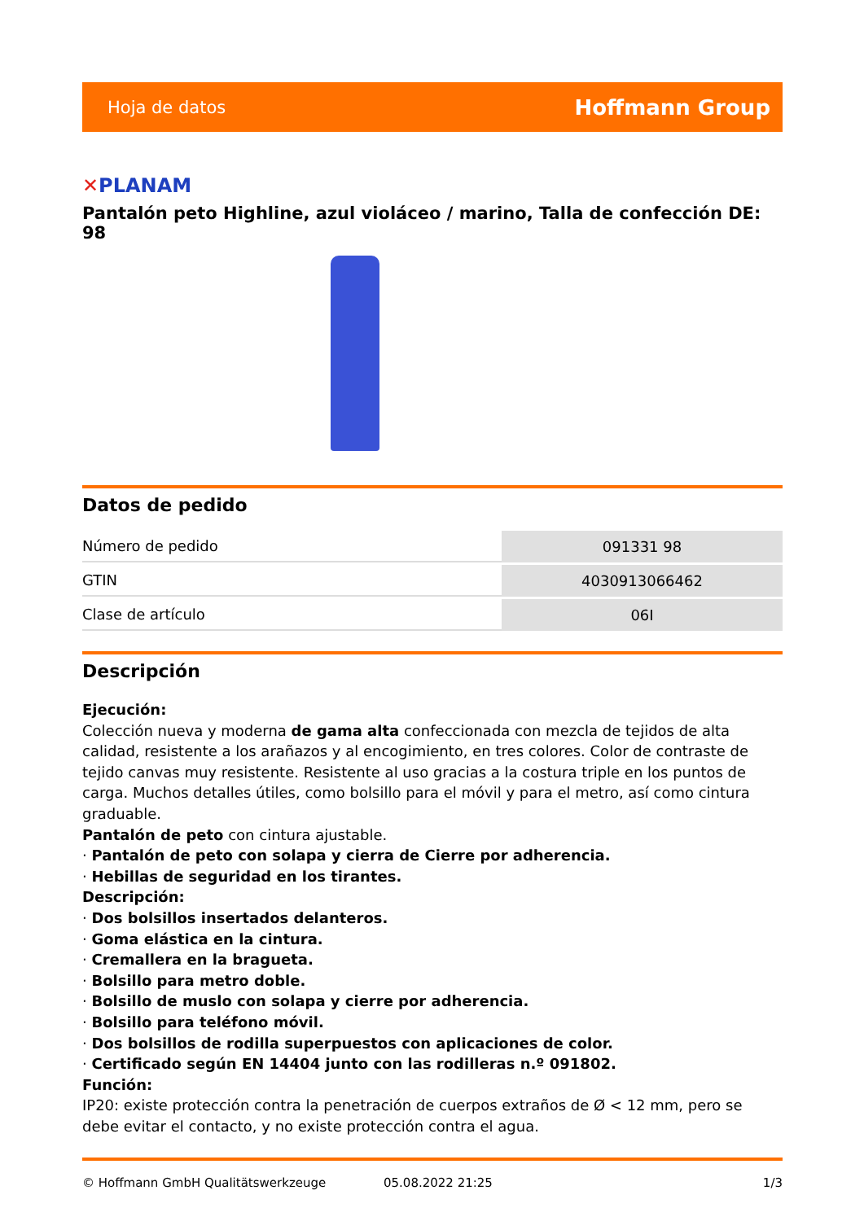Hoja de datos
Hoffmann Group
✕PLANAM
Pantalón peto Highline, azul violáceo / marino, Talla de confección DE: 98
Datos de pedido
| Número de pedido | 091331 98 |
| GTIN | 4030913066462 |
| Clase de artículo | 06I |
Descripción
Ejecución:
Colección nueva y moderna de gama alta confeccionada con mezcla de tejidos de alta calidad, resistente a los arañazos y al encogimiento, en tres colores. Color de contraste de tejido canvas muy resistente. Resistente al uso gracias a la costura triple en los puntos de carga. Muchos detalles útiles, como bolsillo para el móvil y para el metro, así como cintura graduable.
Pantalón de peto con cintura ajustable.
· Pantalón de peto con solapa y cierra de Cierre por adherencia.
· Hebillas de seguridad en los tirantes.
Descripción:
· Dos bolsillos insertados delanteros.
· Goma elástica en la cintura.
· Cremallera en la bragueta.
· Bolsillo para metro doble.
· Bolsillo de muslo con solapa y cierre por adherencia.
· Bolsillo para teléfono móvil.
· Dos bolsillos de rodilla superpuestos con aplicaciones de color.
· Certificado según EN 14404 junto con las rodilleras n.º 091802.
Función:
IP20: existe protección contra la penetración de cuerpos extraños de Ø < 12 mm, pero se debe evitar el contacto, y no existe protección contra el agua.
© Hoffmann GmbH Qualitätswerkzeuge 05.08.2022 21:25 1/3